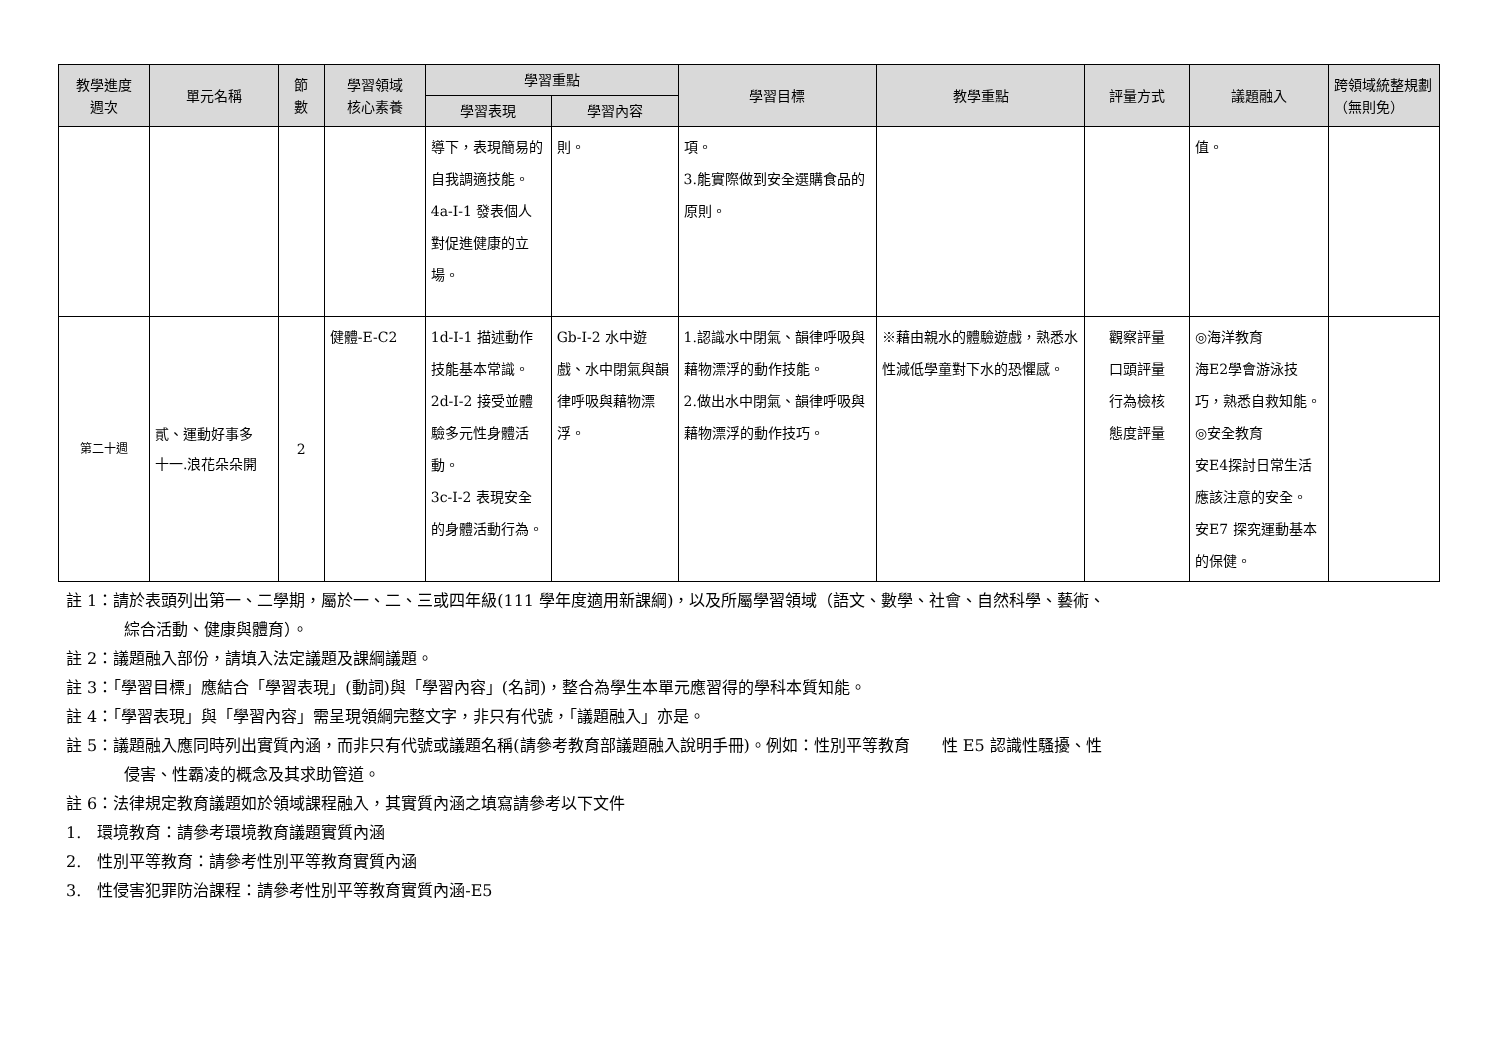| 教學進度 週次 | 單元名稱 | 節 數 | 學習領域 核心素養 | 學習重點 | | 學習目標 | 教學重點 | 評量方式 | 議題融入 | 跨領域統整規劃 （無則免） |
| --- | --- | --- | --- | --- | --- | --- | --- | --- | --- | --- |
| | | | | 學習表現 | 學習內容 | | | | | |
| | | | | 導下，表現簡易的自我調適技能。 4a-I-1 發表個人對促進健康的立場。 | 則。 | 項。 3.能實際做到安全選購食品的原則。 | | | 值。 | |
| 第二十週 | 貳、運動好事多 十一.浪花朵朵開 | 2 | 健體-E-C2 | 1d-I-1 描述動作技能基本常識。 2d-I-2 接受並體驗多元性身體活動。 3c-I-2 表現安全的身體活動行為。 | Gb-I-2 水中遊戲、水中閉氣與韻律呼吸與藉物漂浮。 | 1.認識水中閉氣、韻律呼吸與藉物漂浮的動作技能。 2.做出水中閉氣、韻律呼吸與藉物漂浮的動作技巧。 | ※藉由親水的體驗遊戲，熟悉水性減低學童對下水的恐懼感。 | 觀察評量 口頭評量 行為檢核 態度評量 | ◎海洋教育 海E2學會游泳技巧，熟悉自救知能。 ◎安全教育 安E4探討日常生活應該注意的安全。 安E7 探究運動基本的保健。 | |
註 1：請於表頭列出第一、二學期，屬於一、二、三或四年級(111 學年度適用新課綱)，以及所屬學習領域（語文、數學、社會、自然科學、藝術、
綜合活動、健康與體育）。
註 2：議題融入部份，請填入法定議題及課綱議題。
註 3：「學習目標」應結合「學習表現」(動詞)與「學習內容」(名詞)，整合為學生本單元應習得的學科本質知能。
註 4：「學習表現」與「學習內容」需呈現領綱完整文字，非只有代號，「議題融入」亦是。
註 5：議題融入應同時列出實質內涵，而非只有代號或議題名稱(請參考教育部議題融入說明手冊)。例如：性別平等教育　　性 E5 認識性騷擾、性
侵害、性霸凌的概念及其求助管道。
註 6：法律規定教育議題如於領域課程融入，其實質內涵之填寫請參考以下文件
1.　環境教育：請參考環境教育議題實質內涵
2.　性別平等教育：請參考性別平等教育實質內涵
3.　性侵害犯罪防治課程：請參考性別平等教育實質內涵-E5